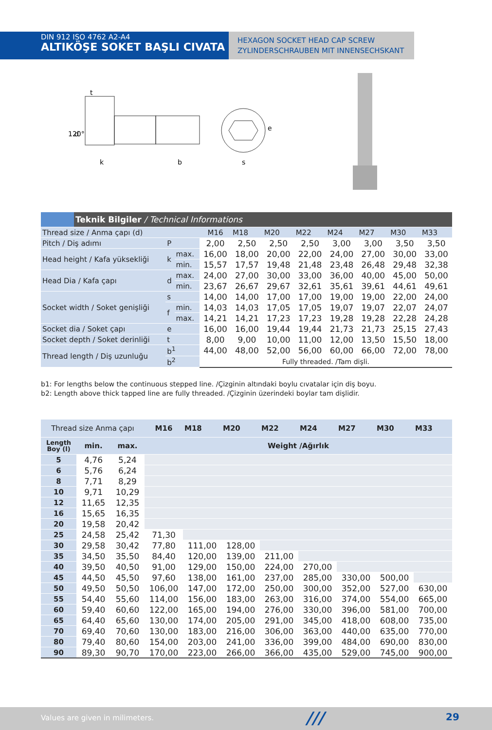DIN 912 ISO 4762 A2-A4
ALTIKÖŞE SOKET BAŞLI CIVATA
HEXAGON SOCKET HEAD CAP SCREW
ZYLINDERSCHRAUBEN MIT INNENSECHSKANT
t
d
k
b
s
e
120°
| | Teknik Bilgiler / Technical Informations | | | | | | | | | | |
| Thread size / Anma çapı (d) | | | | M16 | M18 | M20 | M22 | M24 | M27 | M30 | M33 |
| Pitch / Diş adımı | | P | | 2,00 | 2,50 | 2,50 | 2,50 | 3,00 | 3,00 | 3,50 | 3,50 |
| Head height / Kafa yüksekliği | | k | max. | 16,00 | 18,00 | 20,00 | 22,00 | 24,00 | 27,00 | 30,00 | 33,00 |
| | | | min. | 15,57 | 17,57 | 19,48 | 21,48 | 23,48 | 26,48 | 29,48 | 32,38 |
| Head Dia / Kafa çapı | | d | max. | 24,00 | 27,00 | 30,00 | 33,00 | 36,00 | 40,00 | 45,00 | 50,00 |
| | | | min. | 23,67 | 26,67 | 29,67 | 32,61 | 35,61 | 39,61 | 44,61 | 49,61 |
| Socket width / Soket genişliği | | s | | 14,00 | 14,00 | 17,00 | 17,00 | 19,00 | 19,00 | 22,00 | 24,00 |
| | | f | min. | 14,03 | 14,03 | 17,05 | 17,05 | 19,07 | 19,07 | 22,07 | 24,07 |
| | | | max. | 14,21 | 14,21 | 17,23 | 17,23 | 19,28 | 19,28 | 22,28 | 24,28 |
| Socket dia / Soket çapı | | e | | 16,00 | 16,00 | 19,44 | 19,44 | 21,73 | 21,73 | 25,15 | 27,43 |
| Socket depth / Soket derinliği | | t | | 8,00 | 9,00 | 10,00 | 11,00 | 12,00 | 13,50 | 15,50 | 18,00 |
| Thread length / Diş uzunluğu | | b<sup>1</sup> | | 44,00 | 48,00 | 52,00 | 56,00 | 60,00 | 66,00 | 72,00 | 78,00 |
| | | b<sup>2</sup> | | Fully threaded. /Tam dişli. | | | | | | | |
b1: For lengths below the continuous stepped line. /Çizginin altındaki boylu cıvatalar için diş boyu.
b2: Length above thick tapped line are fully threaded. /Çizginin üzerindeki boylar tam dişlidir.
| Thread size Anma çapı | | | M16 | M18 | M20 | M22 | M24 | M27 | M30 | M33 |
| --- | --- | --- | --- | --- | --- | --- | --- | --- | --- | --- |
| Length Boy (l) | min. | max. | Weight /Ağırlık | | | | | | | |
| 5 | 4,76 | 5,24 | | | | | | | | |
| 6 | 5,76 | 6,24 | | | | | | | | |
| 8 | 7,71 | 8,29 | | | | | | | | |
| 10 | 9,71 | 10,29 | | | | | | | | |
| 12 | 11,65 | 12,35 | | | | | | | | |
| 16 | 15,65 | 16,35 | | | | | | | | |
| 20 | 19,58 | 20,42 | | | | | | | | |
| 25 | 24,58 | 25,42 | 71,30 | | | | | | | |
| 30 | 29,58 | 30,42 | 77,80 | 111,00 | 128,00 | | | | | |
| 35 | 34,50 | 35,50 | 84,40 | 120,00 | 139,00 | 211,00 | | | | |
| 40 | 39,50 | 40,50 | 91,00 | 129,00 | 150,00 | 224,00 | 270,00 | | | |
| 45 | 44,50 | 45,50 | 97,60 | 138,00 | 161,00 | 237,00 | 285,00 | 330,00 | 500,00 | |
| 50 | 49,50 | 50,50 | 106,00 | 147,00 | 172,00 | 250,00 | 300,00 | 352,00 | 527,00 | 630,00 |
| 55 | 54,40 | 55,60 | 114,00 | 156,00 | 183,00 | 263,00 | 316,00 | 374,00 | 554,00 | 665,00 |
| 60 | 59,40 | 60,60 | 122,00 | 165,00 | 194,00 | 276,00 | 330,00 | 396,00 | 581,00 | 700,00 |
| 65 | 64,40 | 65,60 | 130,00 | 174,00 | 205,00 | 291,00 | 345,00 | 418,00 | 608,00 | 735,00 |
| 70 | 69,40 | 70,60 | 130,00 | 183,00 | 216,00 | 306,00 | 363,00 | 440,00 | 635,00 | 770,00 |
| 80 | 79,40 | 80,60 | 154,00 | 203,00 | 241,00 | 336,00 | 399,00 | 484,00 | 690,00 | 830,00 |
| 90 | 89,30 | 90,70 | 170,00 | 223,00 | 266,00 | 366,00 | 435,00 | 529,00 | 745,00 | 900,00 |
Values are given in milimeters. /// 29